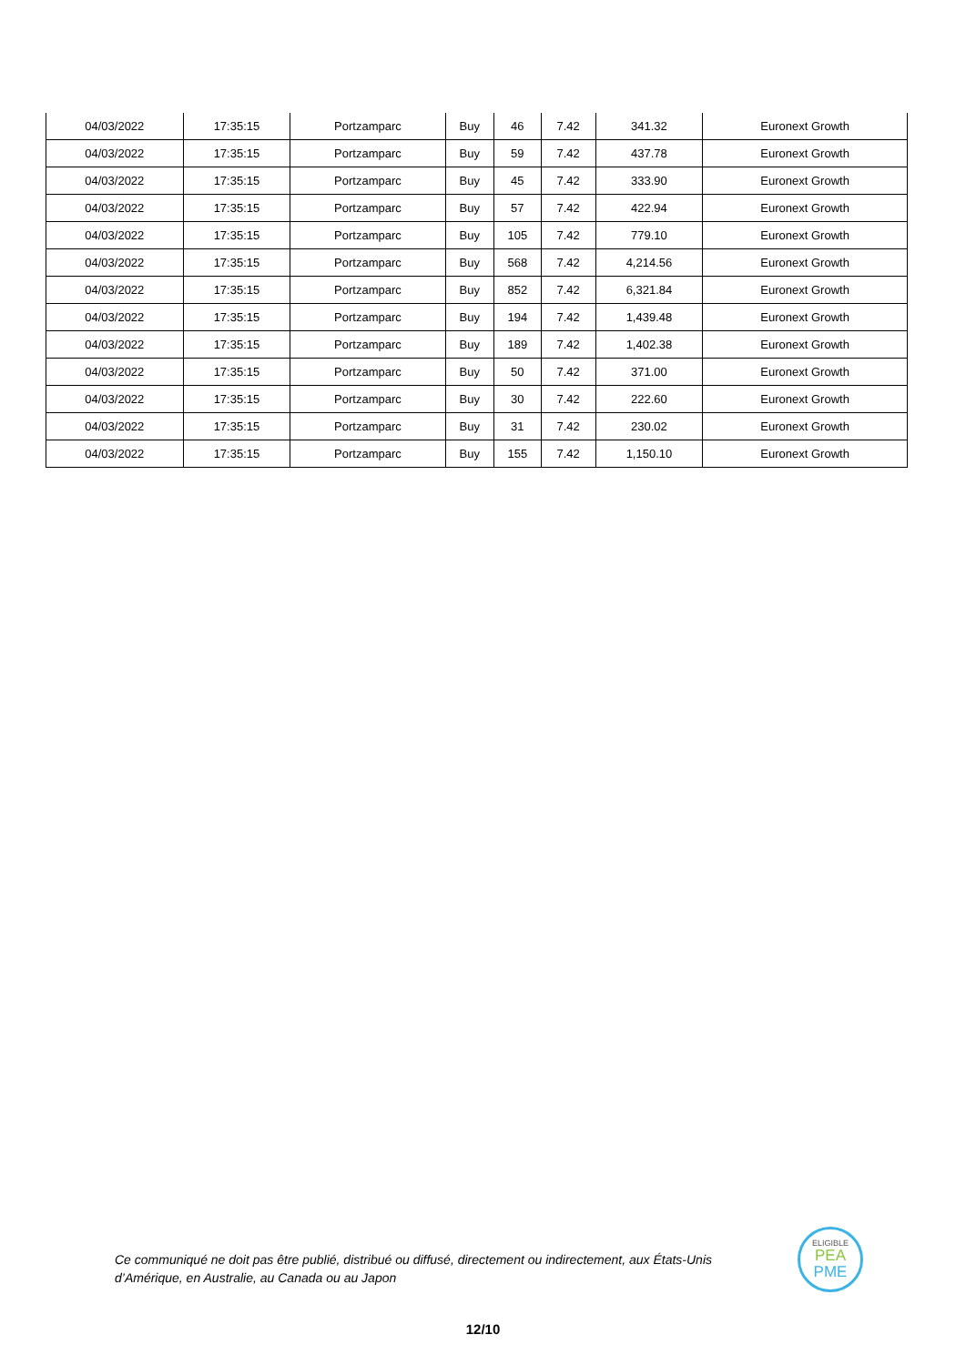| 04/03/2022 | 17:35:15 | Portzamparc | Buy | 46 | 7.42 | 341.32 | Euronext Growth |
| 04/03/2022 | 17:35:15 | Portzamparc | Buy | 59 | 7.42 | 437.78 | Euronext Growth |
| 04/03/2022 | 17:35:15 | Portzamparc | Buy | 45 | 7.42 | 333.90 | Euronext Growth |
| 04/03/2022 | 17:35:15 | Portzamparc | Buy | 57 | 7.42 | 422.94 | Euronext Growth |
| 04/03/2022 | 17:35:15 | Portzamparc | Buy | 105 | 7.42 | 779.10 | Euronext Growth |
| 04/03/2022 | 17:35:15 | Portzamparc | Buy | 568 | 7.42 | 4,214.56 | Euronext Growth |
| 04/03/2022 | 17:35:15 | Portzamparc | Buy | 852 | 7.42 | 6,321.84 | Euronext Growth |
| 04/03/2022 | 17:35:15 | Portzamparc | Buy | 194 | 7.42 | 1,439.48 | Euronext Growth |
| 04/03/2022 | 17:35:15 | Portzamparc | Buy | 189 | 7.42 | 1,402.38 | Euronext Growth |
| 04/03/2022 | 17:35:15 | Portzamparc | Buy | 50 | 7.42 | 371.00 | Euronext Growth |
| 04/03/2022 | 17:35:15 | Portzamparc | Buy | 30 | 7.42 | 222.60 | Euronext Growth |
| 04/03/2022 | 17:35:15 | Portzamparc | Buy | 31 | 7.42 | 230.02 | Euronext Growth |
| 04/03/2022 | 17:35:15 | Portzamparc | Buy | 155 | 7.42 | 1,150.10 | Euronext Growth |
Ce communiqué ne doit pas être publié, distribué ou diffusé, directement ou indirectement, aux États-Unis d’Amérique, en Australie, au Canada ou au Japon
ELIGIBLE
PEA
PME
12/10